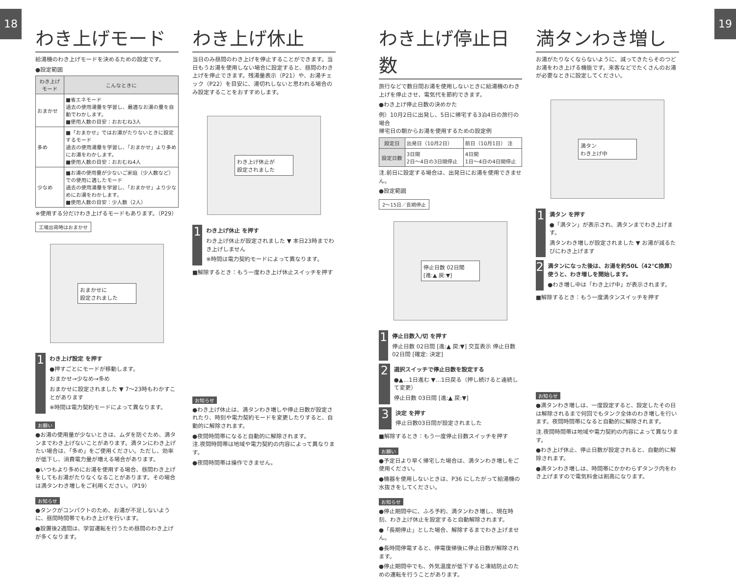18 19
わき上げモード
給湯機のわき上げモードを決めるための設定です。
●設定範囲
| わき上げモード | こんなときに |
| --- | --- |
| おまかせ | ■省エネモード 過去の使用湯量を学習し、最適なお湯の量を自動でわかします。 ■使用人数の目安：おおむね3人 |
| 多め | ■「おまかせ」ではお湯がたりないときに設定するモード 過去の使用湯量を学習し、「おまかせ」より多めにお湯をわかします。 ■使用人数の目安：おおむね4人 |
| 少なめ | ■お湯の使用量が少ないご家庭（少人数など）での使用に適したモード 過去の使用湯量を学習し、「おまかせ」より少なめにお湯をわかします。 ■使用人数の目安：少人数（2人） |
※使用する分だけわき上げるモードもあります。（P29）
工場出荷時はおまかせ
おまかせに
設定されました
1
わき上げ設定 を押す
●押すごとにモードが移動します。
おまかせ→少なめ→多め
おまかせに設定されました ▼ 7～23時もわかすことがあります
※時間は電力契約モードによって異なります。
お願い
●お湯の使用量が少ないときは、ムダを防ぐため、満タンまでわき上げないことがあります。満タンにわき上げたい場合は、「多め」をご使用ください。ただし、効率が低下し、消費電力量が増える場合があります。
●いつもより多めにお湯を使用する場合、昼間わき上げをしてもお湯がたりなくなることがあります。その場合は満タンわき増しをご利用ください。（P19）
お知らせ
●タンクがコンパクトのため、お湯が不足しないように、昼間時間帯でもわき上げを行います。
●設置後2週間は、学習運転を行うため昼間のわき上げが多くなります。
わき上げ休止
当日のみ昼間のわき上げを停止することができます。当日もうお湯を使用しない場合に設定すると、昼間のわき上げを停止できます。残湯量表示（P21）や、お湯チェック（P22）を目安に、湯切れしないと思われる場合のみ設定することをおすすめします。
わき上げ休止が
設定されました
1
わき上げ休止 を押す
わき上げ休止が設定されました ▼ 本日23時までわき上げしません
※時間は電力契約モードによって異なります。
■解除するとき：もう一度わき上げ休止スイッチを押す
お知らせ
●わき上げ休止は、満タンわき増しや停止日数が設定されたり、時刻や電力契約モードを変更したりすると、自動的に解除されます。
●夜間時間帯になると自動的に解除されます。
注.夜間時間帯は地域や電力契約の内容によって異なります。
●夜間時間帯は操作できません。
わき上げ停止日数
旅行などで数日間お湯を使用しないときに給湯機のわき上げを停止させ、電気代を節約できます。
●わき上げ停止日数の決めかた
例）10月2日に出発し、5日に帰宅する3泊4日の旅行の場合
帰宅日の朝からお湯を使用するための設定例
| 設定日 | 出発日（10月2日） | 前日（10月1日） 注 |
| 設定日数 | 3日間 2日～4日の3日間停止 | 4日間 1日～4日の4日間停止 |
注.前日に設定する場合は、出発日にお湯を使用できません。
●設定範囲
2～15日／長期停止
停止日数 02日間
[進:▲ 戻:▼]
1
停止日数入/切 を押す
停止日数 02日間 [進:▲ 戻:▼] 交互表示 停止日数 02日間 [確定: 決定]
2
選択スイッチで停止日数を設定する
●▲…1日進む ▼…1日戻る（押し続けると連続して変更）
停止日数 03日間 [進:▲ 戻:▼]
3
決定 を押す
停止日数03日間が設定されました
■解除するとき：もう一度停止日数スイッチを押す
お願い
●予定日より早く帰宅した場合は、満タンわき増しをご使用ください。
●機器を使用しないときは、P36 にしたがって給湯機の水抜きをしてください。
お知らせ
●停止期間中に、ふろ予約、満タンわき増し、現在時刻、わき上げ休止を設定すると自動解除されます。
●「長期停止」とした場合、解除するまでわき上げません。
●長時間停電すると、停電復帰後に停止日数が解除されます。
●停止期間中でも、外気温度が低下すると凍結防止のための運転を行うことがあります。
満タンわき増し
お湯がたりなくならないように、減ってきたらそのつどお湯をわき上げる機能です。来客などでたくさんのお湯が必要なときに設定してください。
満タン
わき上げ中
1
満タン を押す
●「満タン」が表示され、満タンまでわき上げます。
満タンわき増しが設定されました ▼ お湯が減るたびにわき上げます
2
満タンになった後は、お湯を約50L（42℃換算）使うと、わき増しを開始します。
●わき増し中は「わき上げ中」が表示されます。
■解除するとき：もう一度満タンスイッチを押す
お知らせ
●満タンわき増しは、一度設定すると、設定したその日は解除されるまで何回でもタンク全体のわき増しを行います。夜間時間帯になると自動的に解除されます。
注.夜間時間帯は地域や電力契約の内容によって異なります。
●わき上げ休止、停止日数が設定されると、自動的に解除されます。
●満タンわき増しは、時間帯にかかわらずタンク内をわき上げますので電気料金は割高になります。